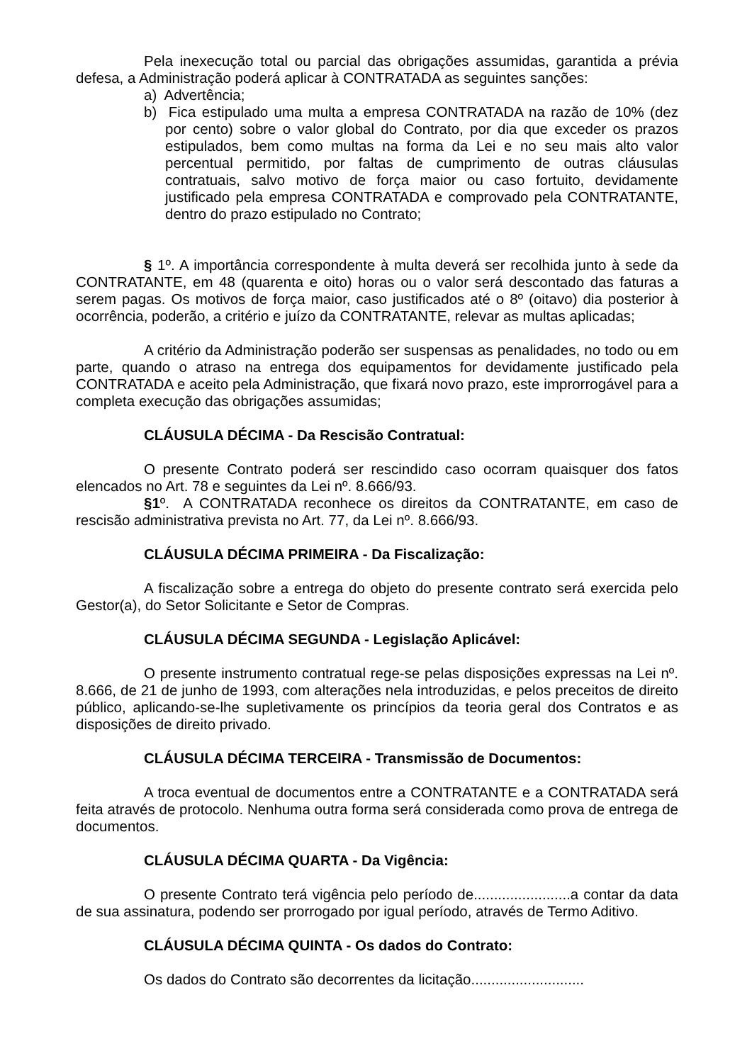Pela inexecução total ou parcial das obrigações assumidas, garantida a prévia defesa, a Administração poderá aplicar à CONTRATADA as seguintes sanções:
a) Advertência;
b) Fica estipulado uma multa a empresa CONTRATADA na razão de 10% (dez por cento) sobre o valor global do Contrato, por dia que exceder os prazos estipulados, bem como multas na forma da Lei e no seu mais alto valor percentual permitido, por faltas de cumprimento de outras cláusulas contratuais, salvo motivo de força maior ou caso fortuito, devidamente justificado pela empresa CONTRATADA e comprovado pela CONTRATANTE, dentro do prazo estipulado no Contrato;
§ 1º. A importância correspondente à multa deverá ser recolhida junto à sede da CONTRATANTE, em 48 (quarenta e oito) horas ou o valor será descontado das faturas a serem pagas. Os motivos de força maior, caso justificados até o 8º (oitavo) dia posterior à ocorrência, poderão, a critério e juízo da CONTRATANTE, relevar as multas aplicadas;
A critério da Administração poderão ser suspensas as penalidades, no todo ou em parte, quando o atraso na entrega dos equipamentos for devidamente justificado pela CONTRATADA e aceito pela Administração, que fixará novo prazo, este improrrogável para a completa execução das obrigações assumidas;
CLÁUSULA DÉCIMA - Da Rescisão Contratual:
O presente Contrato poderá ser rescindido caso ocorram quaisquer dos fatos elencados no Art. 78 e seguintes da Lei nº. 8.666/93.
§1º. A CONTRATADA reconhece os direitos da CONTRATANTE, em caso de rescisão administrativa prevista no Art. 77, da Lei nº. 8.666/93.
CLÁUSULA DÉCIMA PRIMEIRA - Da Fiscalização:
A fiscalização sobre a entrega do objeto do presente contrato será exercida pelo Gestor(a), do Setor Solicitante e Setor de Compras.
CLÁUSULA DÉCIMA SEGUNDA - Legislação Aplicável:
O presente instrumento contratual rege-se pelas disposições expressas na Lei nº. 8.666, de 21 de junho de 1993, com alterações nela introduzidas, e pelos preceitos de direito público, aplicando-se-lhe supletivamente os princípios da teoria geral dos Contratos e as disposições de direito privado.
CLÁUSULA DÉCIMA TERCEIRA - Transmissão de Documentos:
A troca eventual de documentos entre a CONTRATANTE e a CONTRATADA será feita através de protocolo. Nenhuma outra forma será considerada como prova de entrega de documentos.
CLÁUSULA DÉCIMA QUARTA - Da Vigência:
O presente Contrato terá vigência pelo período de........................a contar da data de sua assinatura, podendo ser prorrogado por igual período, através de Termo Aditivo.
CLÁUSULA DÉCIMA QUINTA - Os dados do Contrato:
Os dados do Contrato são decorrentes da licitação............................